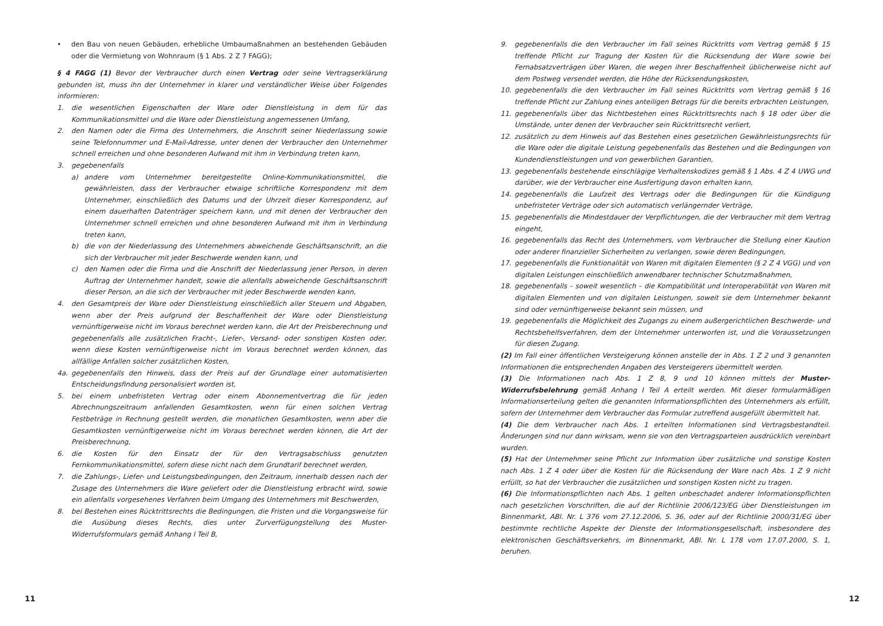• den Bau von neuen Gebäuden, erhebliche Umbaumaßnahmen an bestehenden Gebäuden oder die Vermietung von Wohnraum (§ 1 Abs. 2 Z 7 FAGG);
§ 4 FAGG (1) Bevor der Verbraucher durch einen Vertrag oder seine Vertragserklärung gebunden ist, muss ihn der Unternehmer in klarer und verständlicher Weise über Folgendes informieren:
1. die wesentlichen Eigenschaften der Ware oder Dienstleistung in dem für das Kommunikationsmittel und die Ware oder Dienstleistung angemessenen Umfang,
2. den Namen oder die Firma des Unternehmers, die Anschrift seiner Niederlassung sowie seine Telefonnummer und E-Mail-Adresse, unter denen der Verbraucher den Unternehmer schnell erreichen und ohne besonderen Aufwand mit ihm in Verbindung treten kann,
3. gegebenenfalls
a) andere vom Unternehmer bereitgestellte Online-Kommunikationsmittel, die gewährleisten, dass der Verbraucher etwaige schriftliche Korrespondenz mit dem Unternehmer, einschließlich des Datums und der Uhrzeit dieser Korrespondenz, auf einem dauerhaften Datenträger speichern kann, und mit denen der Verbraucher den Unternehmer schnell erreichen und ohne besonderen Aufwand mit ihm in Verbindung treten kann,
b) die von der Niederlassung des Unternehmers abweichende Geschäftsanschrift, an die sich der Verbraucher mit jeder Beschwerde wenden kann, und
c) den Namen oder die Firma und die Anschrift der Niederlassung jener Person, in deren Auftrag der Unternehmer handelt, sowie die allenfalls abweichende Geschäftsanschrift dieser Person, an die sich der Verbraucher mit jeder Beschwerde wenden kann,
4. den Gesamtpreis der Ware oder Dienstleistung einschließlich aller Steuern und Abgaben, wenn aber der Preis aufgrund der Beschaffenheit der Ware oder Dienstleistung vernünftigerweise nicht im Voraus berechnet werden kann, die Art der Preisberechnung und gegebenenfalls alle zusätzlichen Fracht-, Liefer-, Versand- oder sonstigen Kosten oder, wenn diese Kosten vernünftigerweise nicht im Voraus berechnet werden können, das allfällige Anfallen solcher zusätzlichen Kosten,
4a. gegebenenfalls den Hinweis, dass der Preis auf der Grundlage einer automatisierten Entscheidungsfindung personalisiert worden ist,
5. bei einem unbefristeten Vertrag oder einem Abonnementvertrag die für jeden Abrechnungszeitraum anfallenden Gesamtkosten, wenn für einen solchen Vertrag Festbeträge in Rechnung gestellt werden, die monatlichen Gesamtkosten, wenn aber die Gesamtkosten vernünftigerweise nicht im Voraus berechnet werden können, die Art der Preisberechnung,
6. die Kosten für den Einsatz der für den Vertragsabschluss genutzten Fernkommunikationsmittel, sofern diese nicht nach dem Grundtarif berechnet werden,
7. die Zahlungs-, Liefer- und Leistungsbedingungen, den Zeitraum, innerhalb dessen nach der Zusage des Unternehmers die Ware geliefert oder die Dienstleistung erbracht wird, sowie ein allenfalls vorgesehenes Verfahren beim Umgang des Unternehmers mit Beschwerden,
8. bei Bestehen eines Rücktrittsrechts die Bedingungen, die Fristen und die Vorgangsweise für die Ausübung dieses Rechts, dies unter Zurverfügungstellung des Muster-Widerrufsformulars gemäß Anhang I Teil B,
11
9. gegebenenfalls die den Verbraucher im Fall seines Rücktritts vom Vertrag gemäß § 15 treffende Pflicht zur Tragung der Kosten für die Rücksendung der Ware sowie bei Fernabsatzverträgen über Waren, die wegen ihrer Beschaffenheit üblicherweise nicht auf dem Postweg versendet werden, die Höhe der Rücksendungskosten,
10. gegebenenfalls die den Verbraucher im Fall seines Rücktritts vom Vertrag gemäß § 16 treffende Pflicht zur Zahlung eines anteiligen Betrags für die bereits erbrachten Leistungen,
11. gegebenenfalls über das Nichtbestehen eines Rücktrittsrechts nach § 18 oder über die Umstände, unter denen der Verbraucher sein Rücktrittsrecht verliert,
12. zusätzlich zu dem Hinweis auf das Bestehen eines gesetzlichen Gewährleistungsrechts für die Ware oder die digitale Leistung gegebenenfalls das Bestehen und die Bedingungen von Kundendienstleistungen und von gewerblichen Garantien,
13. gegebenenfalls bestehende einschlägige Verhaltenskodizes gemäß § 1 Abs. 4 Z 4 UWG und darüber, wie der Verbraucher eine Ausfertigung davon erhalten kann,
14. gegebenenfalls die Laufzeit des Vertrags oder die Bedingungen für die Kündigung unbefristeter Verträge oder sich automatisch verlängernder Verträge,
15. gegebenenfalls die Mindestdauer der Verpflichtungen, die der Verbraucher mit dem Vertrag eingeht,
16. gegebenenfalls das Recht des Unternehmers, vom Verbraucher die Stellung einer Kaution oder anderer finanzieller Sicherheiten zu verlangen, sowie deren Bedingungen,
17. gegebenenfalls die Funktionalität von Waren mit digitalen Elementen (§ 2 Z 4 VGG) und von digitalen Leistungen einschließlich anwendbarer technischer Schutzmaßnahmen,
18. gegebenenfalls – soweit wesentlich – die Kompatibilität und Interoperabilität von Waren mit digitalen Elementen und von digitalen Leistungen, soweit sie dem Unternehmer bekannt sind oder vernünftigerweise bekannt sein müssen, und
19. gegebenenfalls die Möglichkeit des Zugangs zu einem außergerichtlichen Beschwerde- und Rechtsbehelfsverfahren, dem der Unternehmer unterworfen ist, und die Voraussetzungen für diesen Zugang.
(2) Im Fall einer öffentlichen Versteigerung können anstelle der in Abs. 1 Z 2 und 3 genannten Informationen die entsprechenden Angaben des Versteigerers übermittelt werden.
(3) Die Informationen nach Abs. 1 Z 8, 9 und 10 können mittels der Muster-Widerrufsbelehrung gemäß Anhang I Teil A erteilt werden. Mit dieser formularmäßigen Informationserteilung gelten die genannten Informationspflichten des Unternehmers als erfüllt, sofern der Unternehmer dem Verbraucher das Formular zutreffend ausgefüllt übermittelt hat.
(4) Die dem Verbraucher nach Abs. 1 erteilten Informationen sind Vertragsbestandteil. Änderungen sind nur dann wirksam, wenn sie von den Vertragsparteien ausdrücklich vereinbart wurden.
(5) Hat der Unternehmer seine Pflicht zur Information über zusätzliche und sonstige Kosten nach Abs. 1 Z 4 oder über die Kosten für die Rücksendung der Ware nach Abs. 1 Z 9 nicht erfüllt, so hat der Verbraucher die zusätzlichen und sonstigen Kosten nicht zu tragen.
(6) Die Informationspflichten nach Abs. 1 gelten unbeschadet anderer Informationspflichten nach gesetzlichen Vorschriften, die auf der Richtlinie 2006/123/EG über Dienstleistungen im Binnenmarkt, ABl. Nr. L 376 vom 27.12.2006, S. 36, oder auf der Richtlinie 2000/31/EG über bestimmte rechtliche Aspekte der Dienste der Informationsgesellschaft, insbesondere des elektronischen Geschäftsverkehrs, im Binnenmarkt, ABl. Nr. L 178 vom 17.07.2000, S. 1, beruhen.
12